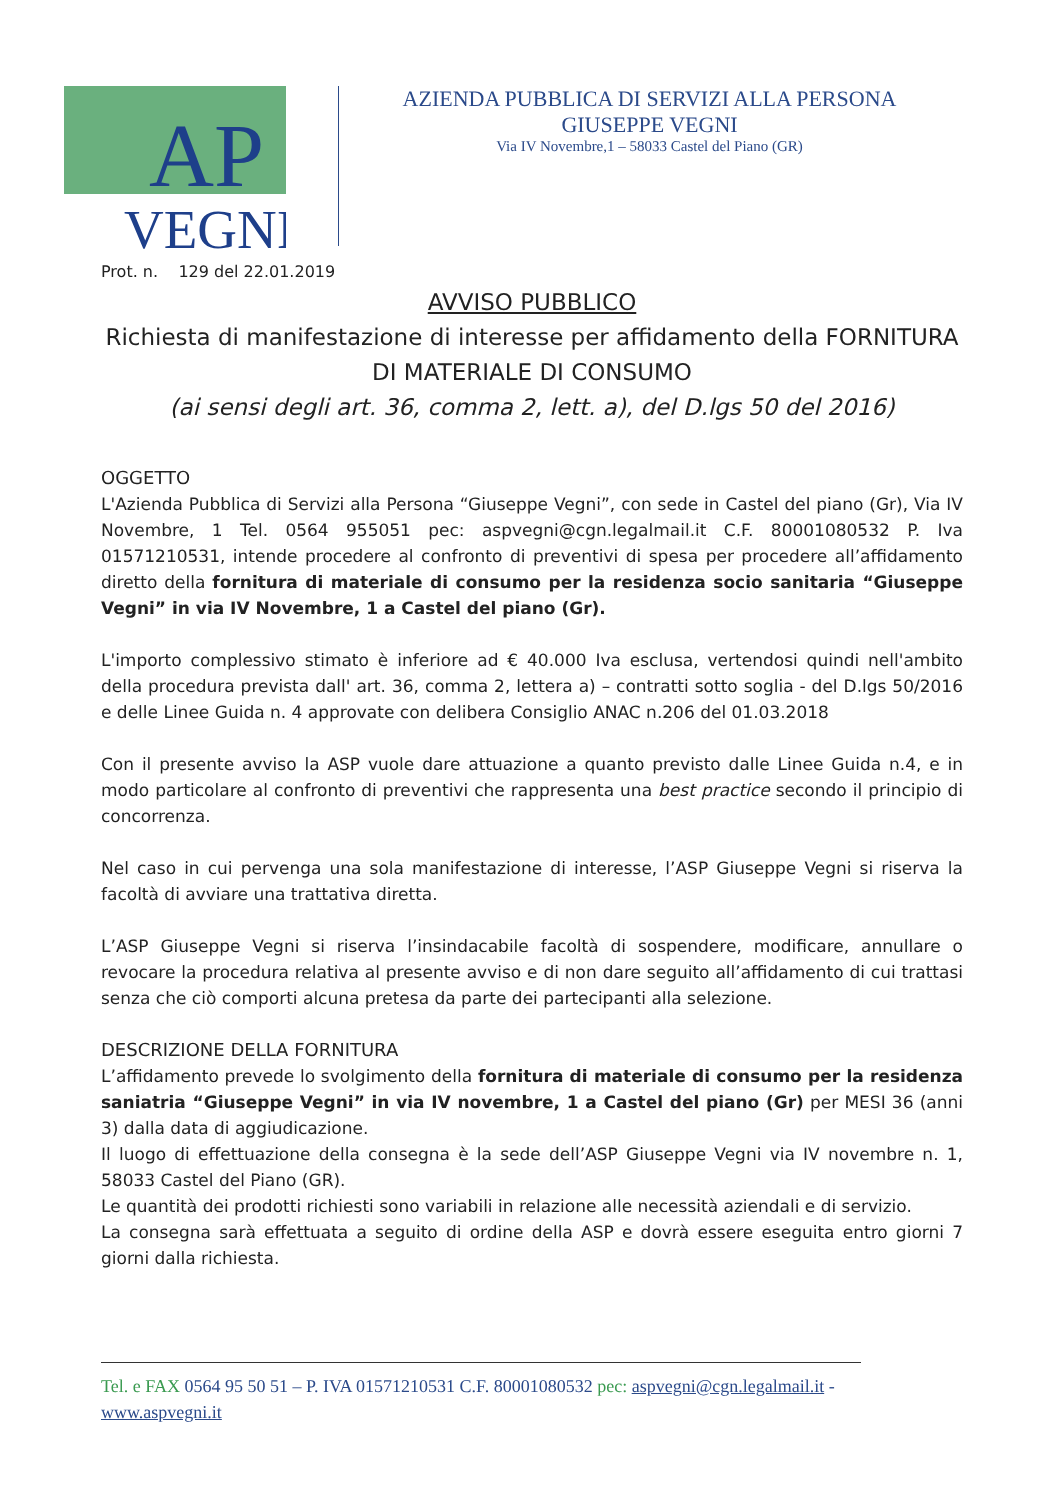AP
VEGNI
AZIENDA PUBBLICA DI SERVIZI ALLA PERSONA
GIUSEPPE VEGNI
Via IV Novembre,1 – 58033 Castel del Piano (GR)
Prot. n. 129 del 22.01.2019
AVVISO PUBBLICO
Richiesta di manifestazione di interesse per affidamento della FORNITURA DI MATERIALE DI CONSUMO
(ai sensi degli art. 36, comma 2, lett. a), del D.lgs 50 del 2016)
OGGETTO
L'Azienda Pubblica di Servizi alla Persona “Giuseppe Vegni”, con sede in Castel del piano (Gr), Via IV Novembre, 1 Tel. 0564 955051 pec: aspvegni@cgn.legalmail.it C.F. 80001080532 P. Iva 01571210531, intende procedere al confronto di preventivi di spesa per procedere all’affidamento diretto della fornitura di materiale di consumo per la residenza socio sanitaria “Giuseppe Vegni” in via IV Novembre, 1 a Castel del piano (Gr).
L'importo complessivo stimato è inferiore ad € 40.000 Iva esclusa, vertendosi quindi nell'ambito della procedura prevista dall' art. 36, comma 2, lettera a) – contratti sotto soglia - del D.lgs 50/2016 e delle Linee Guida n. 4 approvate con delibera Consiglio ANAC n.206 del 01.03.2018
Con il presente avviso la ASP vuole dare attuazione a quanto previsto dalle Linee Guida n.4, e in modo particolare al confronto di preventivi che rappresenta una best practice secondo il principio di concorrenza.
Nel caso in cui pervenga una sola manifestazione di interesse, l’ASP Giuseppe Vegni si riserva la facoltà di avviare una trattativa diretta.
L’ASP Giuseppe Vegni si riserva l’insindacabile facoltà di sospendere, modificare, annullare o revocare la procedura relativa al presente avviso e di non dare seguito all’affidamento di cui trattasi senza che ciò comporti alcuna pretesa da parte dei partecipanti alla selezione.
DESCRIZIONE DELLA FORNITURA
L’affidamento prevede lo svolgimento della fornitura di materiale di consumo per la residenza saniatria “Giuseppe Vegni” in via IV novembre, 1 a Castel del piano (Gr) per MESI 36 (anni 3) dalla data di aggiudicazione.
Il luogo di effettuazione della consegna è la sede dell’ASP Giuseppe Vegni via IV novembre n. 1, 58033 Castel del Piano (GR).
Le quantità dei prodotti richiesti sono variabili in relazione alle necessità aziendali e di servizio.
La consegna sarà effettuata a seguito di ordine della ASP e dovrà essere eseguita entro giorni 7 giorni dalla richiesta.
Tel. e FAX 0564 95 50 51 – P. IVA 01571210531 C.F. 80001080532 pec: aspvegni@cgn.legalmail.it -
www.aspvegni.it